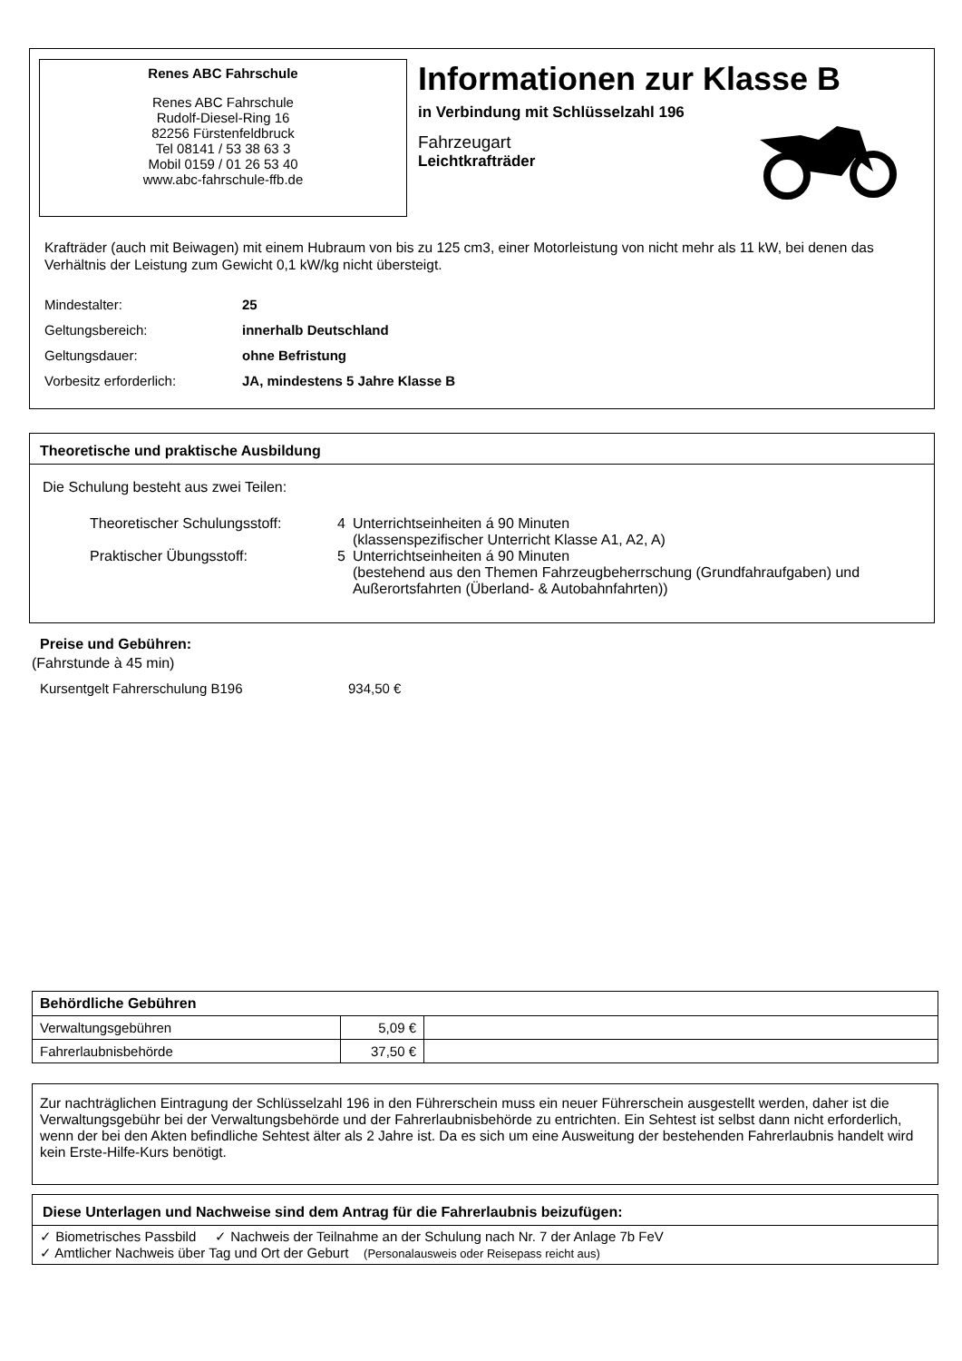Renes ABC Fahrschule
Renes ABC Fahrschule
Rudolf-Diesel-Ring 16
82256 Fürstenfeldbruck
Tel 08141 / 53 38 63 3
Mobil 0159 / 01 26 53 40
www.abc-fahrschule-ffb.de
Informationen zur Klasse B
in Verbindung mit Schlüsselzahl 196
Fahrzeugart
Leichtkrafträder
Krafträder (auch mit Beiwagen) mit einem Hubraum von bis zu 125 cm3, einer Motorleistung von nicht mehr als 11 kW, bei denen das Verhältnis der Leistung zum Gewicht 0,1 kW/kg nicht übersteigt.
| Mindestalter: | 25 |
| Geltungsbereich: | innerhalb Deutschland |
| Geltungsdauer: | ohne Befristung |
| Vorbesitz erforderlich: | JA, mindestens 5 Jahre Klasse B |
Theoretische und praktische Ausbildung
Die Schulung besteht aus zwei Teilen:
| Theoretischer Schulungsstoff: | 4 | Unterrichtseinheiten á 90 Minuten (klassenspezifischer Unterricht Klasse A1, A2, A) |
| Praktischer Übungsstoff: | 5 | Unterrichtseinheiten á 90 Minuten (bestehend aus den Themen Fahrzeugbeherrschung (Grundfahraufgaben) und Außerortsfahrten (Überland- & Autobahnfahrten)) |
Preise und Gebühren:
(Fahrstunde à 45 min)
Kursentgelt Fahrerschulung B196 934,50 €
| Behördliche Gebühren | | |
| --- | --- | --- |
| Verwaltungsgebühren | 5,09 € | |
| Fahrerlaubnisbehörde | 37,50 € | |
Zur nachträglichen Eintragung der Schlüsselzahl 196 in den Führerschein muss ein neuer Führerschein ausgestellt werden, daher ist die Verwaltungsgebühr bei der Verwaltungsbehörde und der Fahrerlaubnisbehörde zu entrichten. Ein Sehtest ist selbst dann nicht erforderlich, wenn der bei den Akten befindliche Sehtest älter als 2 Jahre ist. Da es sich um eine Ausweitung der bestehenden Fahrerlaubnis handelt wird kein Erste-Hilfe-Kurs benötigt.
Diese Unterlagen und Nachweise sind dem Antrag für die Fahrerlaubnis beizufügen:
✓ Biometrisches Passbild ✓ Nachweis der Teilnahme an der Schulung nach Nr. 7 der Anlage 7b FeV
✓ Amtlicher Nachweis über Tag und Ort der Geburt (Personalausweis oder Reisepass reicht aus)